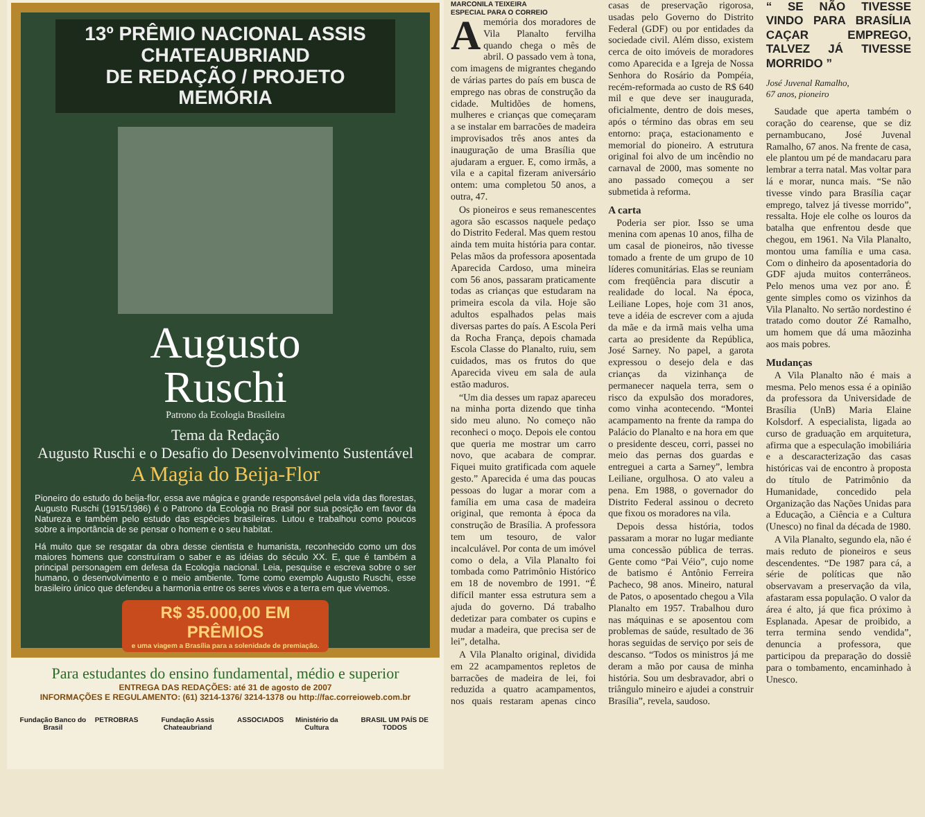13º PRÊMIO NACIONAL ASSIS CHATEAUBRIAND
DE REDAÇÃO / PROJETO MEMÓRIA
Augusto
Ruschi
Patrono da Ecologia Brasileira
Tema da Redação
Augusto Ruschi e o Desafio do Desenvolvimento Sustentável
A Magia do Beija-Flor
Pioneiro do estudo do beija-flor, essa ave mágica e grande responsável pela vida das florestas, Augusto Ruschi (1915/1986) é o Patrono da Ecologia no Brasil por sua posição em favor da Natureza e também pelo estudo das espécies brasileiras. Lutou e trabalhou como poucos sobre a importância de se pensar o homem e o seu habitat.
Há muito que se resgatar da obra desse cientista e humanista, reconhecido como um dos maiores homens que construíram o saber e as idéias do século XX. E, que é também a principal personagem em defesa da Ecologia nacional. Leia, pesquise e escreva sobre o ser humano, o desenvolvimento e o meio ambiente. Tome como exemplo Augusto Ruschi, esse brasileiro único que defendeu a harmonia entre os seres vivos e a terra em que vivemos.
R$ 35.000,00 EM PRÊMIOS
e uma viagem a Brasília para a solenidade de premiação.
Para estudantes do ensino fundamental, médio e superior
ENTREGA DAS REDAÇÕES: até 31 de agosto de 2007
INFORMAÇÕES E REGULAMENTO: (61) 3214-1376/ 3214-1378 ou http://fac.correioweb.com.br
Fundação Banco do Brasil PETROBRAS Fundação Assis Chateaubriand ASSOCIADOS Ministério da Cultura BRASIL UM PAÍS DE TODOS
MARCONILA TEIXEIRA
ESPECIAL PARA O CORREIO
Amemória dos moradores de Vila Planalto fervilha quando chega o mês de abril. O passado vem à tona, com imagens de migrantes chegando de várias partes do país em busca de emprego nas obras de construção da cidade. Multidões de homens, mulheres e crianças que começaram a se instalar em barracões de madeira improvisados três anos antes da inauguração de uma Brasília que ajudaram a erguer. E, como irmãs, a vila e a capital fizeram aniversário ontem: uma completou 50 anos, a outra, 47.
Os pioneiros e seus remanescentes agora são escassos naquele pedaço do Distrito Federal. Mas quem restou ainda tem muita história para contar. Pelas mãos da professora aposentada Aparecida Cardoso, uma mineira com 56 anos, passaram praticamente todas as crianças que estudaram na primeira escola da vila. Hoje são adultos espalhados pelas mais diversas partes do país. A Escola Peri da Rocha França, depois chamada Escola Classe do Planalto, ruiu, sem cuidados, mas os frutos do que Aparecida viveu em sala de aula estão maduros.
“Um dia desses um rapaz apareceu na minha porta dizendo que tinha sido meu aluno. No começo não reconheci o moço. Depois ele contou que queria me mostrar um carro novo, que acabara de comprar. Fiquei muito gratificada com aquele gesto.” Aparecida é uma das poucas pessoas do lugar a morar com a família em uma casa de madeira original, que remonta à época da construção de Brasília. A professora tem um tesouro, de valor incalculável. Por conta de um imóvel como o dela, a Vila Planalto foi tombada como Patrimônio Histórico em 18 de novembro de 1991. “É difícil manter essa estrutura sem a ajuda do governo. Dá trabalho dedetizar para combater os cupins e mudar a madeira, que precisa ser de lei”, detalha.
A Vila Planalto original, dividida em 22 acampamentos repletos de barracões de madeira de lei, foi reduzida a quatro acampamentos, nos quais restaram apenas cinco casas de preservação rigorosa, usadas pelo Governo do Distrito Federal (GDF) ou por entidades da sociedade civil. Além disso, existem cerca de oito imóveis de moradores como Aparecida e a Igreja de Nossa Senhora do Rosário da Pompéia, recém-reformada ao custo de R$ 640 mil e que deve ser inaugurada, oficialmente, dentro de dois meses, após o término das obras em seu entorno: praça, estacionamento e memorial do pioneiro. A estrutura original foi alvo de um incêndio no carnaval de 2000, mas somente no ano passado começou a ser submetida à reforma.
A carta
Poderia ser pior. Isso se uma menina com apenas 10 anos, filha de um casal de pioneiros, não tivesse tomado a frente de um grupo de 10 líderes comunitárias. Elas se reuniam com freqüência para discutir a realidade do local. Na época, Leiliane Lopes, hoje com 31 anos, teve a idéia de escrever com a ajuda da mãe e da irmã mais velha uma carta ao presidente da República, José Sarney. No papel, a garota expressou o desejo dela e das crianças da vizinhança de permanecer naquela terra, sem o risco da expulsão dos moradores, como vinha acontecendo. “Montei acampamento na frente da rampa do Palácio do Planalto e na hora em que o presidente desceu, corri, passei no meio das pernas dos guardas e entreguei a carta a Sarney”, lembra Leiliane, orgulhosa. O ato valeu a pena. Em 1988, o governador do Distrito Federal assinou o decreto que fixou os moradores na vila.
Depois dessa história, todos passaram a morar no lugar mediante uma concessão pública de terras. Gente como “Pai Véio”, cujo nome de batismo é Antônio Ferreira Pacheco, 98 anos. Mineiro, natural de Patos, o aposentado chegou a Vila Planalto em 1957. Trabalhou duro nas máquinas e se aposentou com problemas de saúde, resultado de 36 horas seguidas de serviço por seis de descanso. “Todos os ministros já me deram a mão por causa de minha história. Sou um desbravador, abri o triângulo mineiro e ajudei a construir Brasília”, revela, saudoso.
“ SE NÃO TIVESSE VINDO PARA BRASÍLIA CAÇAR EMPREGO, TALVEZ JÁ TIVESSE MORRIDO ”
José Juvenal Ramalho,
67 anos, pioneiro
Saudade que aperta também o coração do cearense, que se diz pernambucano, José Juvenal Ramalho, 67 anos. Na frente de casa, ele plantou um pé de mandacaru para lembrar a terra natal. Mas voltar para lá e morar, nunca mais. “Se não tivesse vindo para Brasília caçar emprego, talvez já tivesse morrido”, ressalta. Hoje ele colhe os louros da batalha que enfrentou desde que chegou, em 1961. Na Vila Planalto, montou uma família e uma casa. Com o dinheiro da aposentadoria do GDF ajuda muitos conterrâneos. Pelo menos uma vez por ano. É gente simples como os vizinhos da Vila Planalto. No sertão nordestino é tratado como doutor Zé Ramalho, um homem que dá uma mãozinha aos mais pobres.
Mudanças
A Vila Planalto não é mais a mesma. Pelo menos essa é a opinião da professora da Universidade de Brasília (UnB) Maria Elaine Kolsdorf. A especialista, ligada ao curso de graduação em arquitetura, afirma que a especulação imobiliária e a descaracterização das casas históricas vai de encontro à proposta do título de Patrimônio da Humanidade, concedido pela Organização das Nações Unidas para a Educação, a Ciência e a Cultura (Unesco) no final da década de 1980.
A Vila Planalto, segundo ela, não é mais reduto de pioneiros e seus descendentes. “De 1987 para cá, a série de políticas que não observavam a preservação da vila, afastaram essa população. O valor da área é alto, já que fica próximo à Esplanada. Apesar de proibido, a terra termina sendo vendida”, denuncia a professora, que participou da preparação do dossiê para o tombamento, encaminhado à Unesco.